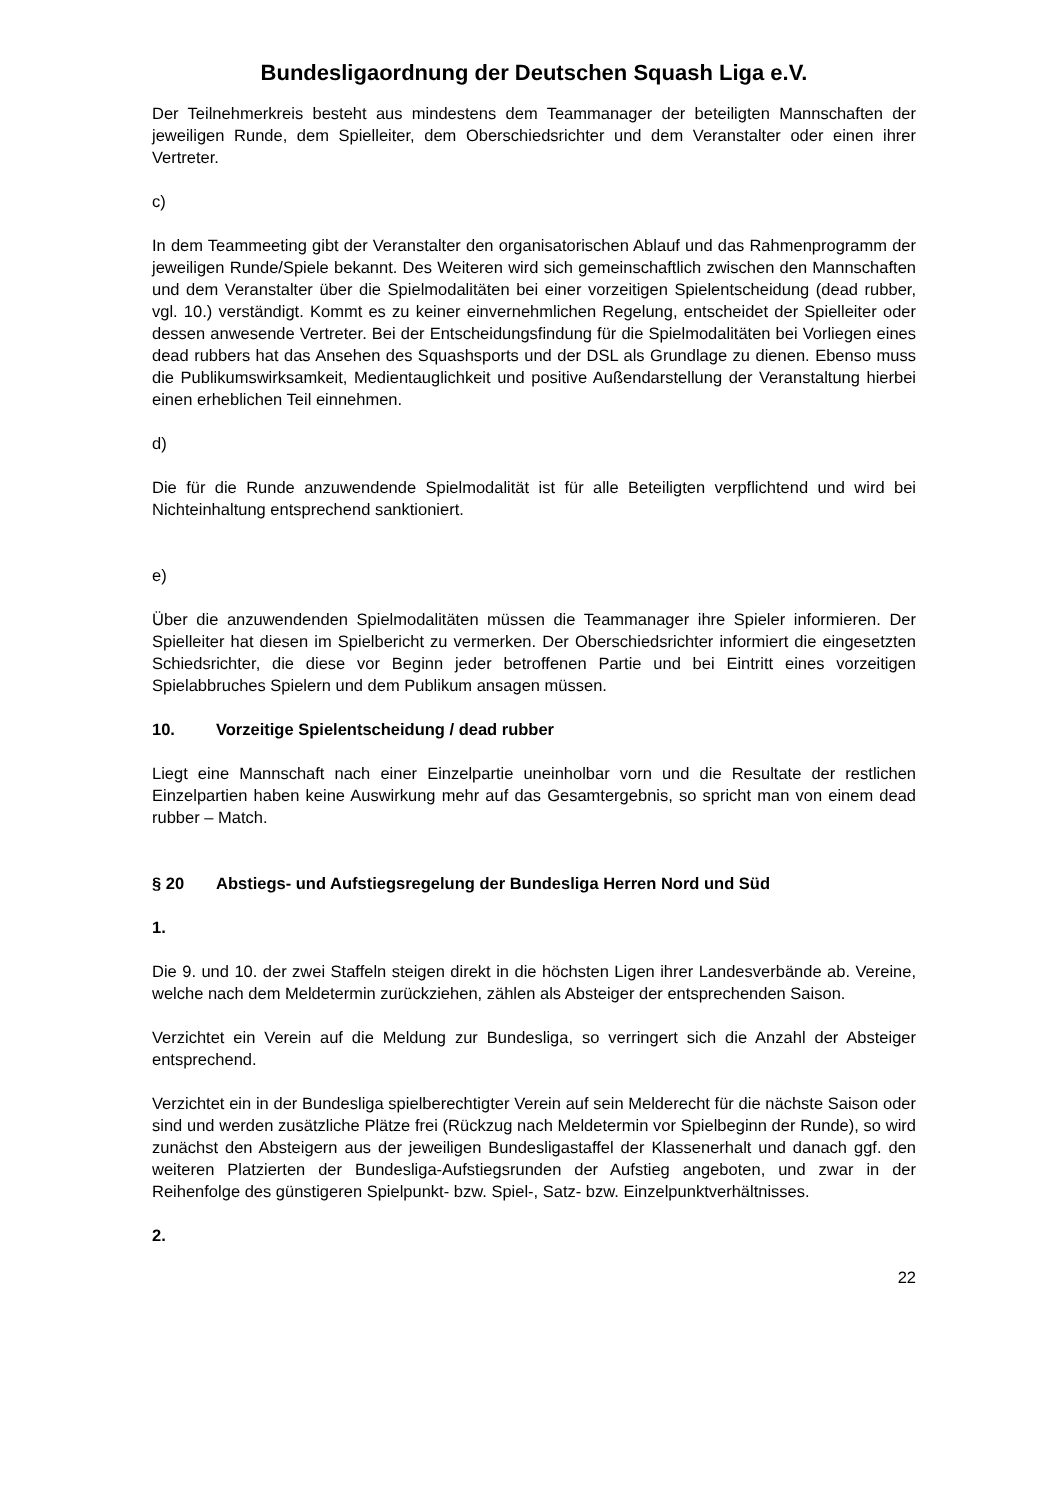Bundesligaordnung der Deutschen Squash Liga e.V.
Der Teilnehmerkreis besteht aus mindestens dem Teammanager der beteiligten Mannschaften der jeweiligen Runde, dem Spielleiter, dem Oberschiedsrichter und dem Veranstalter oder einen ihrer Vertreter.
c)
In dem Teammeeting gibt der Veranstalter den organisatorischen Ablauf und das Rahmenprogramm der jeweiligen Runde/Spiele bekannt. Des Weiteren wird sich gemeinschaftlich zwischen den Mannschaften und dem Veranstalter über die Spielmodalitäten bei einer vorzeitigen Spielentscheidung (dead rubber, vgl. 10.) verständigt. Kommt es zu keiner einvernehmlichen Regelung, entscheidet der Spielleiter oder dessen anwesende Vertreter. Bei der Entscheidungsfindung für die Spielmodalitäten bei Vorliegen eines dead rubbers hat das Ansehen des Squashsports und der DSL als Grundlage zu dienen. Ebenso muss die Publikumswirksamkeit, Medientauglichkeit und positive Außendarstellung der Veranstaltung hierbei einen erheblichen Teil einnehmen.
d)
Die für die Runde anzuwendende Spielmodalität ist für alle Beteiligten verpflichtend und wird bei Nichteinhaltung entsprechend sanktioniert.
e)
Über die anzuwendenden Spielmodalitäten müssen die Teammanager ihre Spieler informieren. Der Spielleiter hat diesen im Spielbericht zu vermerken. Der Oberschiedsrichter informiert die eingesetzten Schiedsrichter, die diese vor Beginn jeder betroffenen Partie und bei Eintritt eines vorzeitigen Spielabbruches Spielern und dem Publikum ansagen müssen.
10. Vorzeitige Spielentscheidung / dead rubber
Liegt eine Mannschaft nach einer Einzelpartie uneinholbar vorn und die Resultate der restlichen Einzelpartien haben keine Auswirkung mehr auf das Gesamtergebnis, so spricht man von einem dead rubber – Match.
§ 20 Abstiegs- und Aufstiegsregelung der Bundesliga Herren Nord und Süd
1.
Die 9. und 10. der zwei Staffeln steigen direkt in die höchsten Ligen ihrer Landesverbände ab. Vereine, welche nach dem Meldetermin zurückziehen, zählen als Absteiger der entsprechenden Saison.
Verzichtet ein Verein auf die Meldung zur Bundesliga, so verringert sich die Anzahl der Absteiger entsprechend.
Verzichtet ein in der Bundesliga spielberechtigter Verein auf sein Melderecht für die nächste Saison oder sind und werden zusätzliche Plätze frei (Rückzug nach Meldetermin vor Spielbeginn der Runde), so wird zunächst den Absteigern aus der jeweiligen Bundesligastaffel der Klassenerhalt und danach ggf. den weiteren Platzierten der Bundesliga-Aufstiegsrunden der Aufstieg angeboten, und zwar in der Reihenfolge des günstigeren Spielpunkt- bzw. Spiel-, Satz- bzw. Einzelpunktverhältnisses.
2.
22